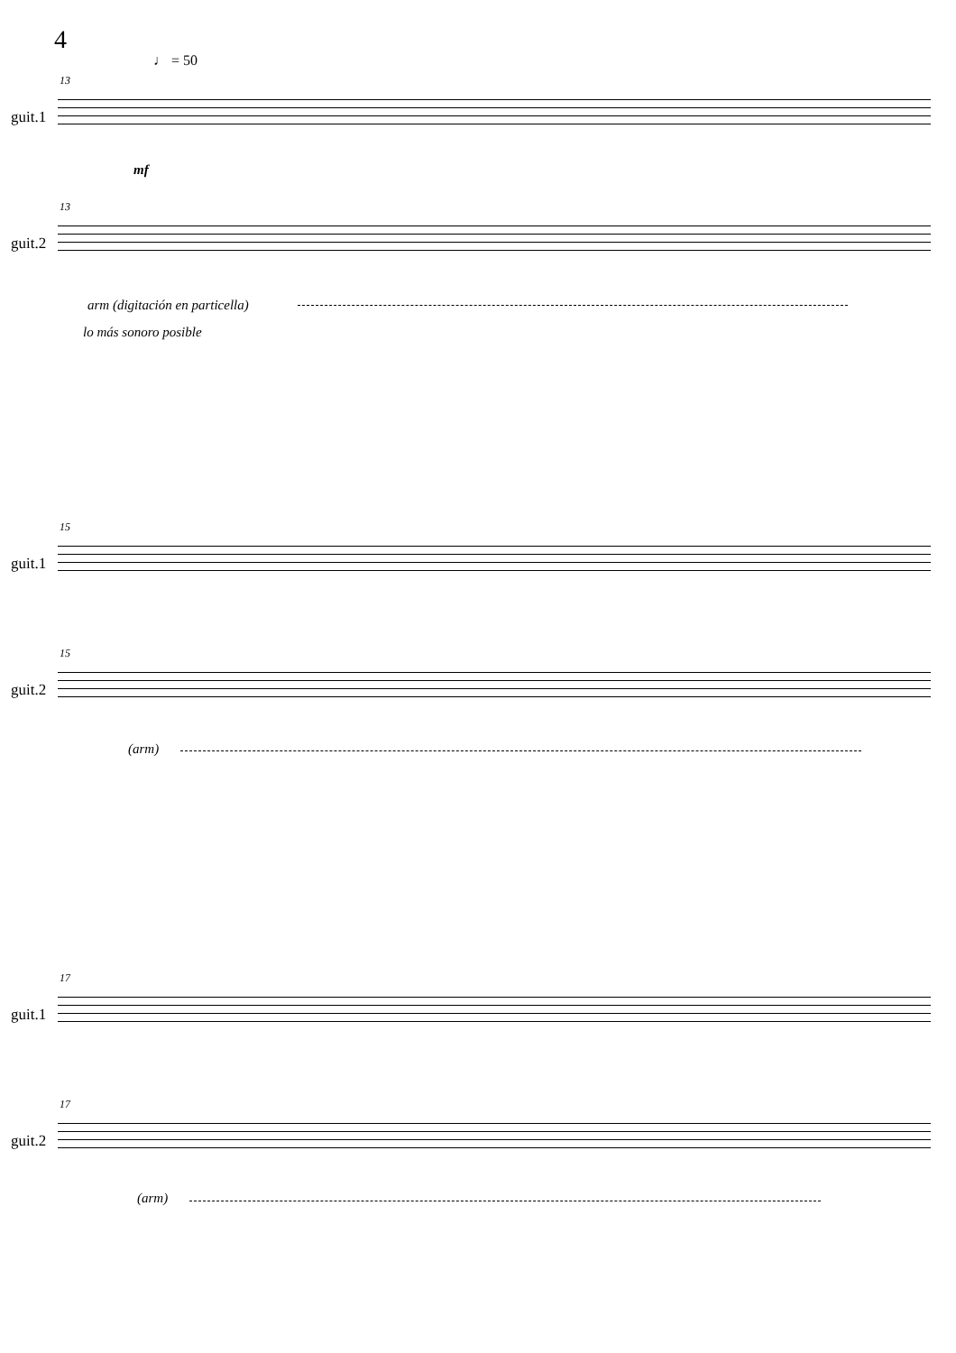4
♩ = 50
13
guit.1
mf
13
guit.2
arm (digitación en particella)
lo más sonoro posible
15
guit.1
15
guit.2
(arm)
17
guit.1
17
guit.2
(arm)